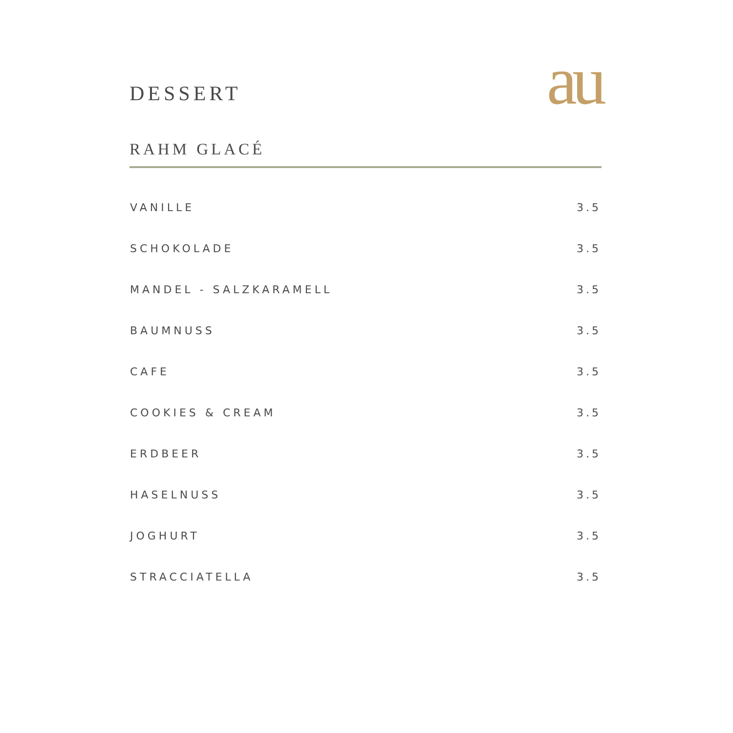DESSERT
au
RAHM GLACÉ
| VANILLE | 3.5 |
| SCHOKOLADE | 3.5 |
| MANDEL - SALZKARAMELL | 3.5 |
| BAUMNUSS | 3.5 |
| CAFE | 3.5 |
| COOKIES & CREAM | 3.5 |
| ERDBEER | 3.5 |
| HASELNUSS | 3.5 |
| JOGHURT | 3.5 |
| STRACCIATELLA | 3.5 |